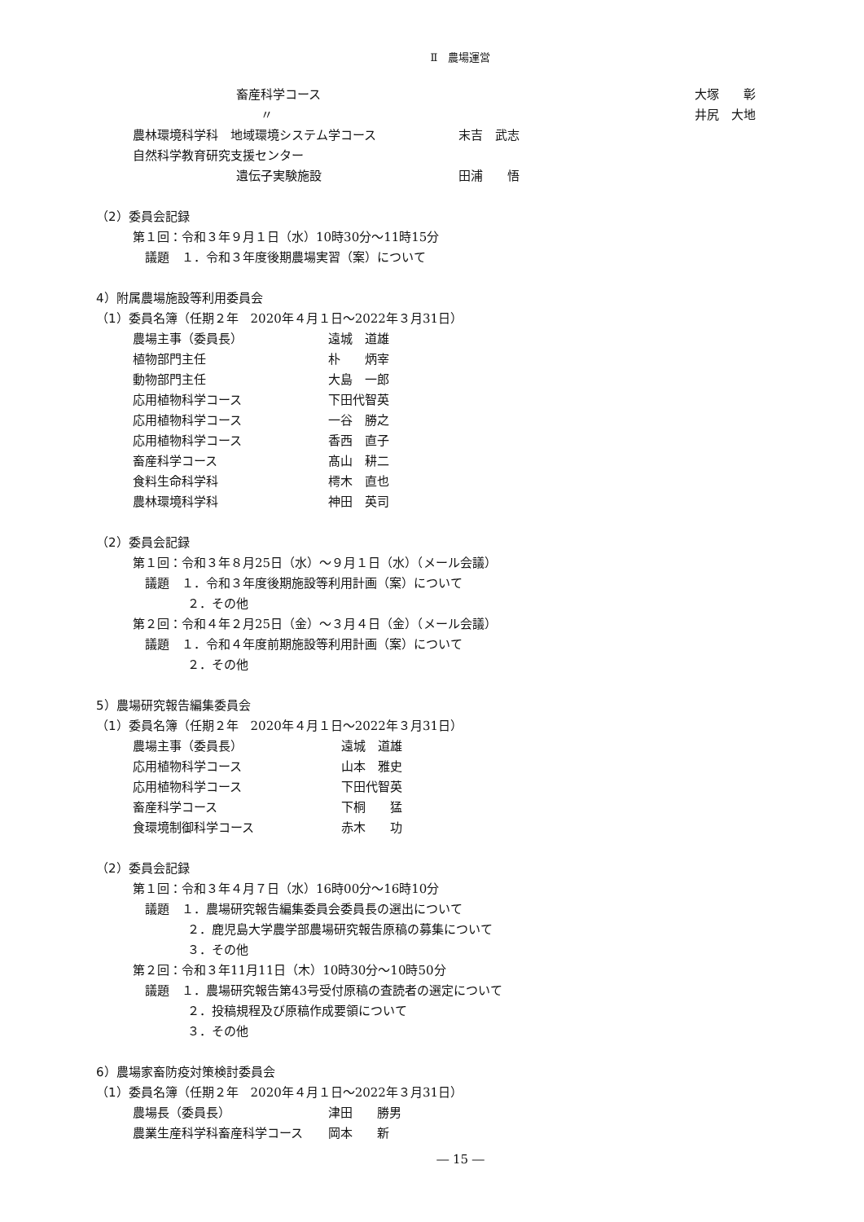Ⅱ　農場運営
畜産科学コース 大塚　　彰
〃 井尻　大地
農林環境科学科　地域環境システム学コース 末吉　武志
自然科学教育研究支援センター
遺伝子実験施設 田浦　　悟
（2）委員会記録
第１回：令和３年９月１日（水）10時30分～11時15分
議題　１．令和３年度後期農場実習（案）について
4）附属農場施設等利用委員会
（1）委員名簿（任期２年　2020年４月１日～2022年３月31日）
農場主事（委員長） 遠城　道雄
植物部門主任 朴　　炳宰
動物部門主任 大島　一郎
応用植物科学コース 下田代智英
応用植物科学コース 一谷　勝之
応用植物科学コース 香西　直子
畜産科学コース 髙山　耕二
食料生命科学科 樗木　直也
農林環境科学科 神田　英司
（2）委員会記録
第１回：令和３年８月25日（水）～９月１日（水）（メール会議）
議題　１．令和３年度後期施設等利用計画（案）について
２．その他
第２回：令和４年２月25日（金）～３月４日（金）（メール会議）
議題　１．令和４年度前期施設等利用計画（案）について
２．その他
5）農場研究報告編集委員会
（1）委員名簿（任期２年　2020年４月１日～2022年３月31日）
農場主事（委員長） 遠城　道雄
応用植物科学コース 山本　雅史
応用植物科学コース 下田代智英
畜産科学コース 下桐　　猛
食環境制御科学コース 赤木　　功
（2）委員会記録
第１回：令和３年４月７日（水）16時00分～16時10分
議題　１．農場研究報告編集委員会委員長の選出について
２．鹿児島大学農学部農場研究報告原稿の募集について
３．その他
第２回：令和３年11月11日（木）10時30分～10時50分
議題　１．農場研究報告第43号受付原稿の査読者の選定について
２．投稿規程及び原稿作成要領について
３．その他
6）農場家畜防疫対策検討委員会
（1）委員名簿（任期２年　2020年４月１日～2022年３月31日）
農場長（委員長） 津田　　勝男
農業生産科学科畜産科学コース 岡本　　新
― 15 ―